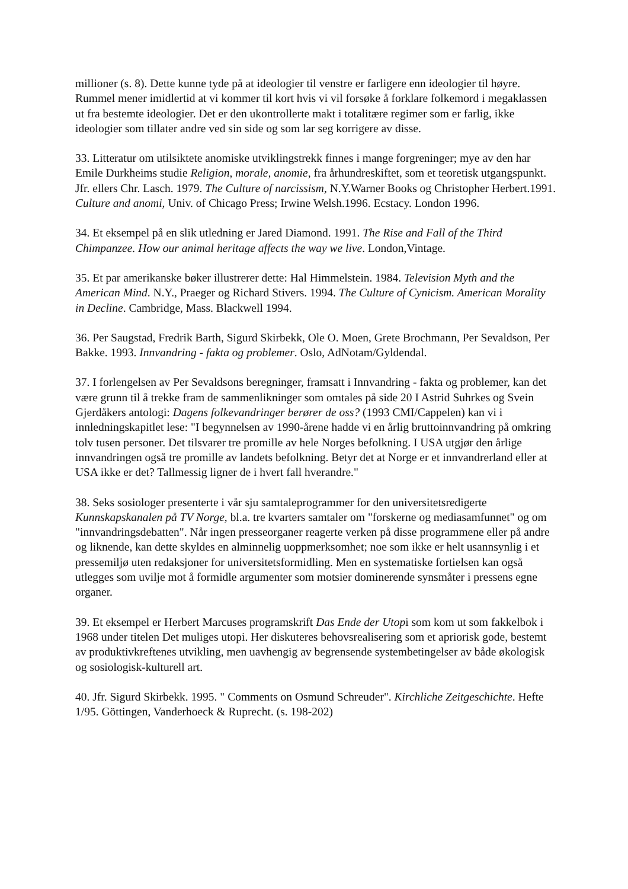millioner (s. 8). Dette kunne tyde på at ideologier til venstre er farligere enn ideologier til høyre. Rummel mener imidlertid at vi kommer til kort hvis vi vil forsøke å forklare folkemord i megaklassen ut fra bestemte ideologier. Det er den ukontrollerte makt i totalitære regimer som er farlig, ikke ideologier som tillater andre ved sin side og som lar seg korrigere av disse.
33. Litteratur om utilsiktete anomiske utviklingstrekk finnes i mange forgreninger; mye av den har Emile Durkheims studie Religion, morale, anomie, fra århundreskiftet, som et teoretisk utgangspunkt. Jfr. ellers Chr. Lasch. 1979. The Culture of narcissism, N.Y.Warner Books og Christopher Herbert.1991. Culture and anomi, Univ. of Chicago Press; Irwine Welsh.1996. Ecstacy. London 1996.
34. Et eksempel på en slik utledning er Jared Diamond. 1991. The Rise and Fall of the Third Chimpanzee. How our animal heritage affects the way we live. London,Vintage.
35. Et par amerikanske bøker illustrerer dette: Hal Himmelstein. 1984. Television Myth and the American Mind. N.Y., Praeger og Richard Stivers. 1994. The Culture of Cynicism. American Morality in Decline. Cambridge, Mass. Blackwell 1994.
36. Per Saugstad, Fredrik Barth, Sigurd Skirbekk, Ole O. Moen, Grete Brochmann, Per Sevaldson, Per Bakke. 1993. Innvandring - fakta og problemer. Oslo, AdNotam/Gyldendal.
37. I forlengelsen av Per Sevaldsons beregninger, framsatt i Innvandring - fakta og problemer, kan det være grunn til å trekke fram de sammenlikninger som omtales på side 20 I Astrid Suhrkes og Svein Gjerdåkers antologi: Dagens folkevandringer berører de oss? (1993 CMI/Cappelen) kan vi i innledningskapitlet lese: "I begynnelsen av 1990-årene hadde vi en årlig bruttoinnvandring på omkring tolv tusen personer. Det tilsvarer tre promille av hele Norges befolkning. I USA utgjør den årlige innvandringen også tre promille av landets befolkning. Betyr det at Norge er et innvandrerland eller at USA ikke er det? Tallmessig ligner de i hvert fall hverandre."
38. Seks sosiologer presenterte i vår sju samtaleprogrammer for den universitetsredigerte Kunnskapskanalen på TV Norge, bl.a. tre kvarters samtaler om "forskerne og mediasamfunnet" og om "innvandringsdebatten". Når ingen presseorganer reagerte verken på disse programmene eller på andre og liknende, kan dette skyldes en alminnelig uoppmerksomhet; noe som ikke er helt usannsynlig i et pressemiljø uten redaksjoner for universitetsformidling. Men en systematiske fortielsen kan også utlegges som uvilje mot å formidle argumenter som motsier dominerende synsmåter i pressens egne organer.
39. Et eksempel er Herbert Marcuses programskrift Das Ende der Utopi som kom ut som fakkelbok i 1968 under titelen Det muliges utopi. Her diskuteres behovsrealisering som et apriorisk gode, bestemt av produktivkreftenes utvikling, men uavhengig av begrensende systembetingelser av både økologisk og sosiologisk-kulturell art.
40. Jfr. Sigurd Skirbekk. 1995. " Comments on Osmund Schreuder". Kirchliche Zeitgeschichte. Hefte 1/95. Göttingen, Vanderhoeck & Ruprecht. (s. 198-202)